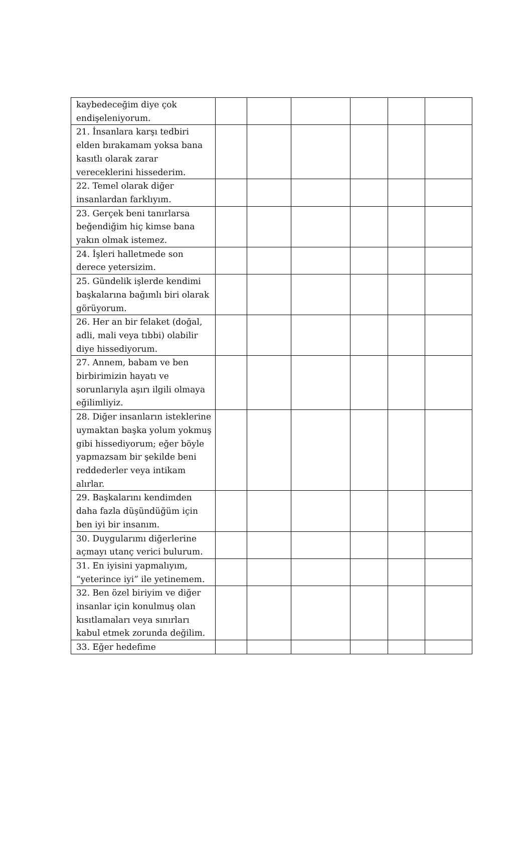| kaybedeceğim diye çok endişeleniyorum. | | | | | | |
| 21. İnsanlara karşı tedbiri elden bırakamam yoksa bana kasıtlı olarak zarar vereceklerini hissederim. | | | | | | |
| 22. Temel olarak diğer insanlardan farklıyım. | | | | | | |
| 23. Gerçek beni tanırlarsa beğendiğim hiç kimse bana yakın olmak istemez. | | | | | | |
| 24. İşleri halletmede son derece yetersizim. | | | | | | |
| 25. Gündelik işlerde kendimi başkalarına bağımlı biri olarak görüyorum. | | | | | | |
| 26. Her an bir felaket (doğal, adli, mali veya tıbbi) olabilir diye hissediyorum. | | | | | | |
| 27. Annem, babam ve ben birbirimizin hayatı ve sorunlarıyla aşırı ilgili olmaya eğilimliyiz. | | | | | | |
| 28. Diğer insanların isteklerine uymaktan başka yolum yokmuş gibi hissediyorum; eğer böyle yapmazsam bir şekilde beni reddederler veya intikam alırlar. | | | | | | |
| 29. Başkalarını kendimden daha fazla düşündüğüm için ben iyi bir insanım. | | | | | | |
| 30. Duygularımı diğerlerine açmayı utanç verici bulurum. | | | | | | |
| 31. En iyisini yapmalıyım, “yeterince iyi” ile yetinemem. | | | | | | |
| 32. Ben özel biriyim ve diğer insanlar için konulmuş olan kısıtlamaları veya sınırları kabul etmek zorunda değilim. | | | | | | |
| 33. Eğer hedefime | | | | | | |